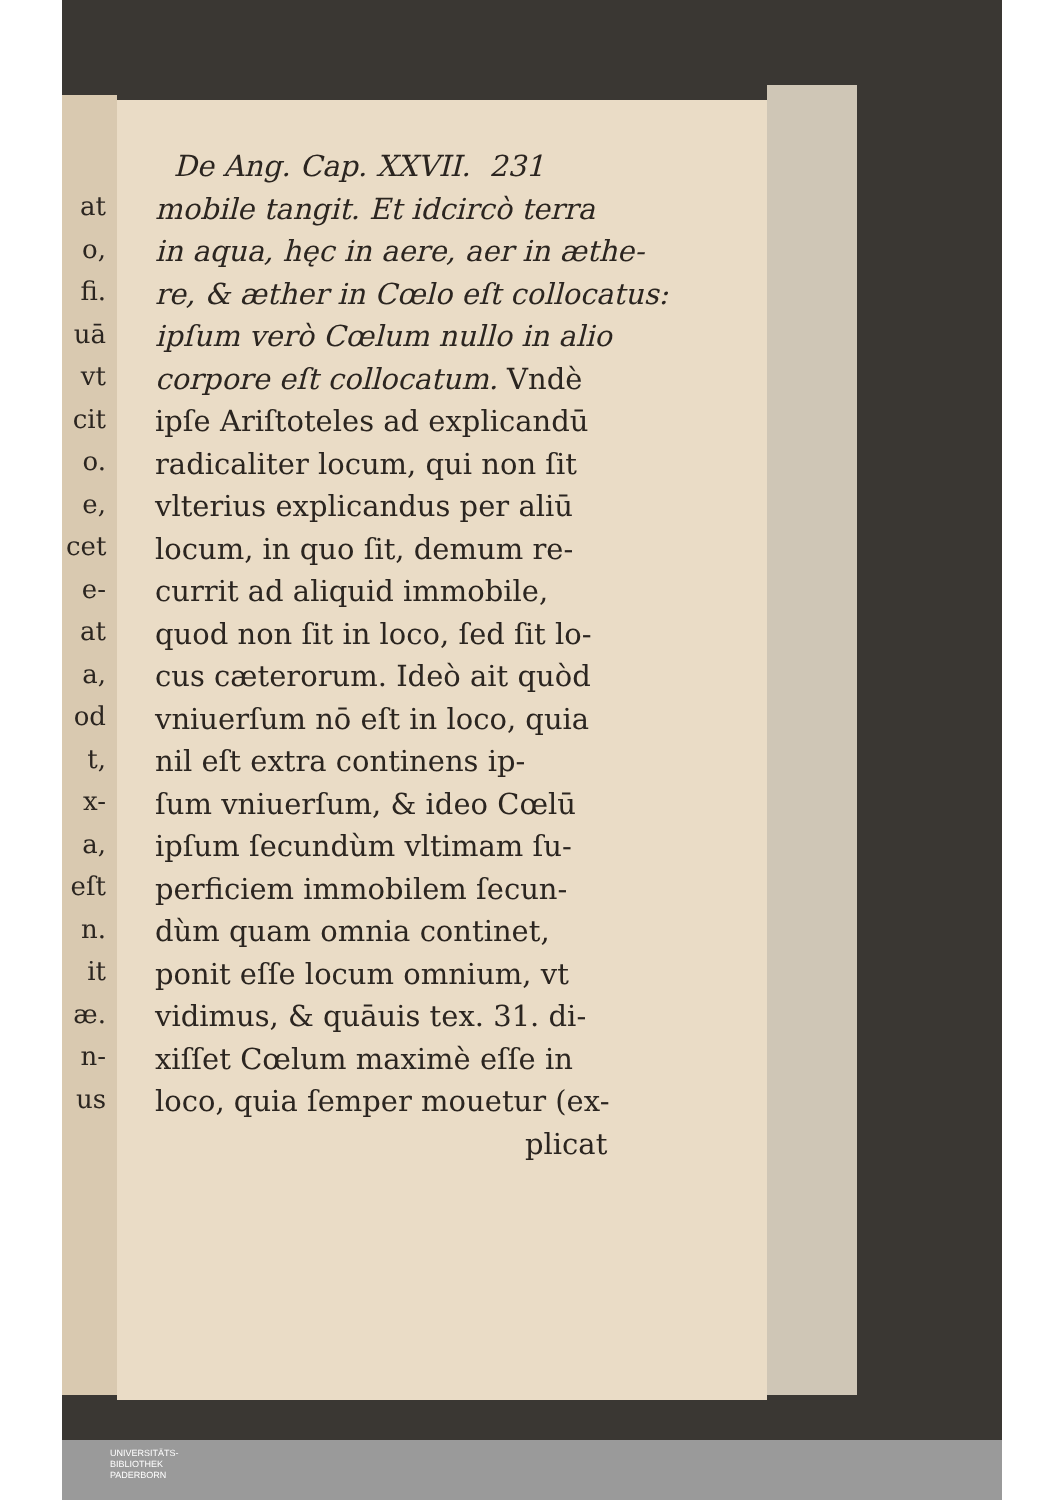at
o,
fi.
uā
vt
cit
o.
e,
cet
e-
at
a,
od
t,
x-
a,
eſt
n.
it
æ.
n-
us
De Ang. Cap. XXVII. 231
mobile tangit. Et idcircò terra
in aqua, hęc in aere, aer in æthe-
re, & æther in Cœlo eſt collocatus:
ipſum verò Cœlum nullo in alio
corpore eſt collocatum. Vndè
ipſe Ariſtoteles ad explicandū
radicaliter locum, qui non ſit
vlterius explicandus per aliū
locum, in quo ſit, demum re-
currit ad aliquid immobile,
quod non ſit in loco, ſed ſit lo-
cus cæterorum. Ideò ait quòd
vniuerſum nō eſt in loco, quia
nil eſt extra continens ip-
ſum vniuerſum, & ideo Cœlū
ipſum ſecundùm vltimam ſu-
perficiem immobilem ſecun-
dùm quam omnia continet,
ponit eſſe locum omnium, vt
vidimus, & quāuis tex. 31. di-
xiſſet Cœlum maximè eſſe in
loco, quia ſemper mouetur (ex-
plicat
UNIVERSITÄTS-
BIBLIOTHEK
PADERBORN